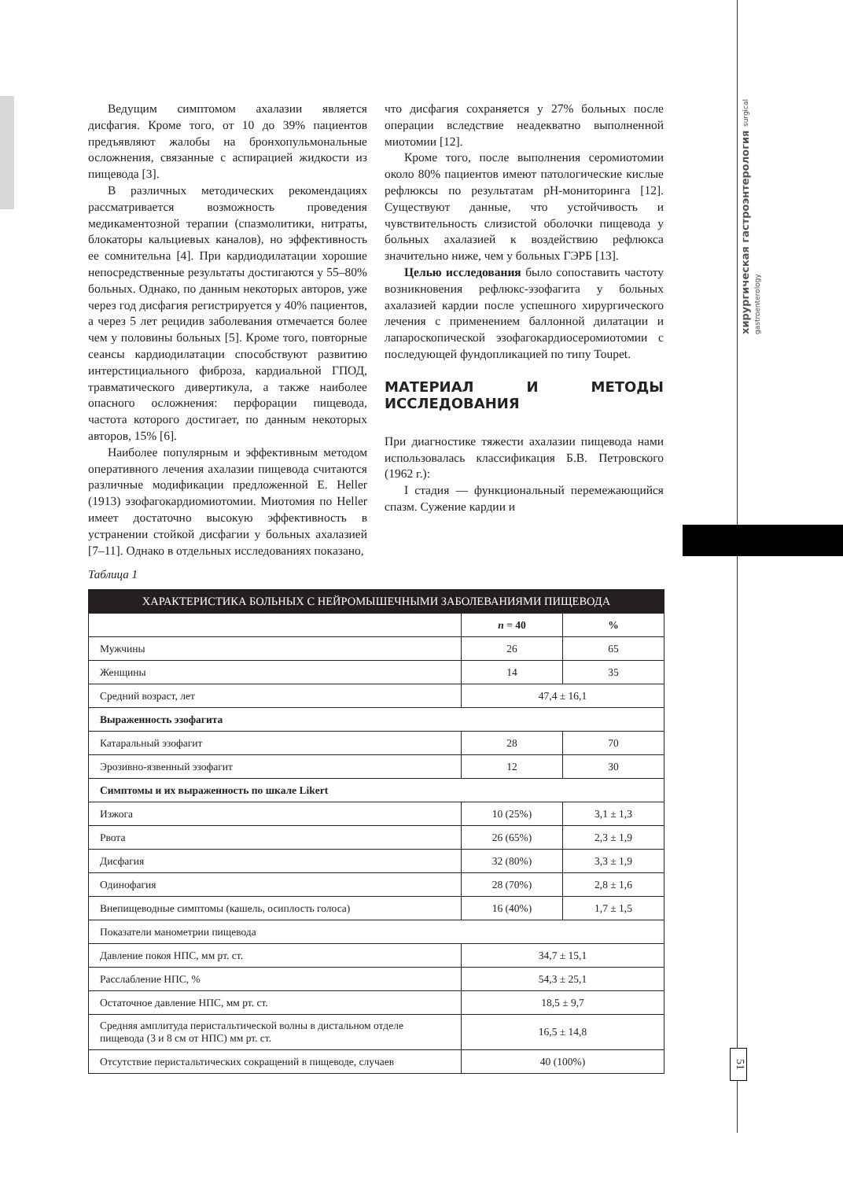хирургическая гастроэнтерология surgical gastroenterology
51
Ведущим симптомом ахалазии является дисфагия. Кроме того, от 10 до 39% пациентов предъявляют жалобы на бронхопульмональные осложнения, связанные с аспирацией жидкости из пищевода [3].
В различных методических рекомендациях рассматривается возможность проведения медикаментозной терапии (спазмолитики, нитраты, блокаторы кальциевых каналов), но эффективность ее сомнительна [4]. При кардиодилатации хорошие непосредственные результаты достигаются у 55–80% больных. Однако, по данным некоторых авторов, уже через год дисфагия регистрируется у 40% пациентов, а через 5 лет рецидив заболевания отмечается более чем у половины больных [5]. Кроме того, повторные сеансы кардиодилатации способствуют развитию интерстициального фиброза, кардиальной ГПОД, травматического дивертикула, а также наиболее опасного осложнения: перфорации пищевода, частота которого достигает, по данным некоторых авторов, 15% [6].
Наиболее популярным и эффективным методом оперативного лечения ахалазии пищевода считаются различные модификации предложенной E. Heller (1913) эзофагокардиомиотомии. Миотомия по Heller имеет достаточно высокую эффективность в устранении стойкой дисфагии у больных ахалазией [7–11]. Однако в отдельных исследованиях показано,
что дисфагия сохраняется у 27% больных после операции вследствие неадекватно выполненной миотомии [12].
Кроме того, после выполнения серомиотомии около 80% пациентов имеют патологические кислые рефлюксы по результатам pH-мониторинга [12]. Существуют данные, что устойчивость и чувствительность слизистой оболочки пищевода у больных ахалазией к воздействию рефлюкса значительно ниже, чем у больных ГЭРБ [13].
Целью исследования было сопоставить частоту возникновения рефлюкс-эзофагита у больных ахалазией кардии после успешного хирургического лечения с применением баллонной дилатации и лапароскопической эзофагокардиосеромиотомии с последующей фундопликацией по типу Toupet.
МАТЕРИАЛ И МЕТОДЫ ИССЛЕДОВАНИЯ
При диагностике тяжести ахалазии пищевода нами использовалась классификация Б.В. Петровского (1962 г.):
I стадия — функциональный перемежающийся спазм. Сужение кардии и
Таблица 1
| ХАРАКТЕРИСТИКА БОЛЬНЫХ С НЕЙРОМЫШЕЧНЫМИ ЗАБОЛЕВАНИЯМИ ПИЩЕВОДА | | |
| --- | --- | --- |
| | n = 40 | % |
| Мужчины | 26 | 65 |
| Женщины | 14 | 35 |
| Средний возраст, лет | 47,4 ± 16,1 | |
| Выраженность эзофагита | | |
| Катаральный эзофагит | 28 | 70 |
| Эрозивно-язвенный эзофагит | 12 | 30 |
| Симптомы и их выраженность по шкале Likert | | |
| Изжога | 10 (25%) | 3,1 ± 1,3 |
| Рвота | 26 (65%) | 2,3 ± 1,9 |
| Дисфагия | 32 (80%) | 3,3 ± 1,9 |
| Одинофагия | 28 (70%) | 2,8 ± 1,6 |
| Внепищеводные симптомы (кашель, осиплость голоса) | 16 (40%) | 1,7 ± 1,5 |
| Показатели манометрии пищевода | | |
| Давление покоя НПС, мм рт. ст. | 34,7 ± 15,1 | |
| Расслабление НПС, % | 54,3 ± 25,1 | |
| Остаточное давление НПС, мм рт. ст. | 18,5 ± 9,7 | |
| Средняя амплитуда перистальтической волны в дистальном отделе пищевода (3 и 8 см от НПС) мм рт. ст. | 16,5 ± 14,8 | |
| Отсутствие перистальтических сокращений в пищеводе, случаев | 40 (100%) | |